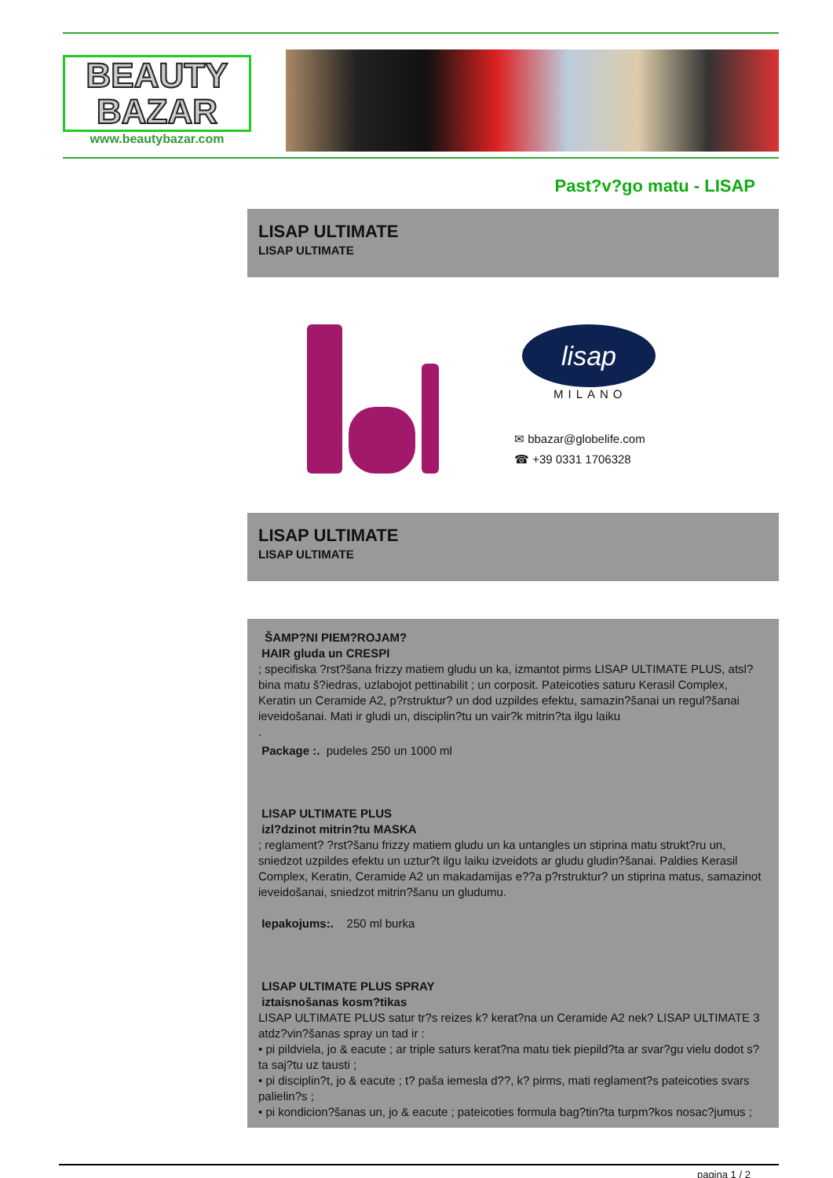BEAUTY
BAZAR
www.beautybazar.com
Past?v?go matu - LISAP
LISAP ULTIMATE
LISAP ULTIMATE
lisap
MILANO
✉ bbazar@globelife.com
☎ +39 0331 1706328
LISAP ULTIMATE
LISAP ULTIMATE
ŠAMP?NI PIEM?ROJAM?
HAIR gluda un CRESPI
; specifiska ?rst?šana frizzy matiem gludu un ka, izmantot pirms LISAP ULTIMATE PLUS, atsl?bina matu š?iedras, uzlabojot pettinabilit ; un corposit. Pateicoties saturu Kerasil Complex, Keratin un Ceramide A2, p?rstruktur? un dod uzpildes efektu, samazin?šanai un regul?šanai ieveidošanai. Mati ir gludi un, disciplin?tu un vair?k mitrin?ta ilgu laiku
.
Package :. pudeles 250 un 1000 ml
LISAP ULTIMATE PLUS
izl?dzinot mitrin?tu MASKA
; reglament? ?rst?šanu frizzy matiem gludu un ka untangles un stiprina matu strukt?ru un, sniedzot uzpildes efektu un uztur?t ilgu laiku izveidots ar gludu gludin?šanai. Paldies Kerasil Complex, Keratin, Ceramide A2 un makadamijas e??a p?rstruktur? un stiprina matus, samazinot ieveidošanai, sniedzot mitrin?šanu un gludumu.
Iepakojums:. 250 ml burka
LISAP ULTIMATE PLUS SPRAY
iztaisnošanas kosm?tikas
LISAP ULTIMATE PLUS satur tr?s reizes k? kerat?na un Ceramide A2 nek? LISAP ULTIMATE 3 atdz?vin?šanas spray un tad ir :
• pi pildviela, jo & eacute ; ar triple saturs kerat?na matu tiek piepild?ta ar svar?gu vielu dodot s?ta saj?tu uz tausti ;
• pi disciplin?t, jo & eacute ; t? paša iemesla d??, k? pirms, mati reglament?s pateicoties svars palielin?s ;
• pi kondicion?šanas un, jo & eacute ; pateicoties formula bag?tin?ta turpm?kos nosac?jumus ;
pagina 1 / 2